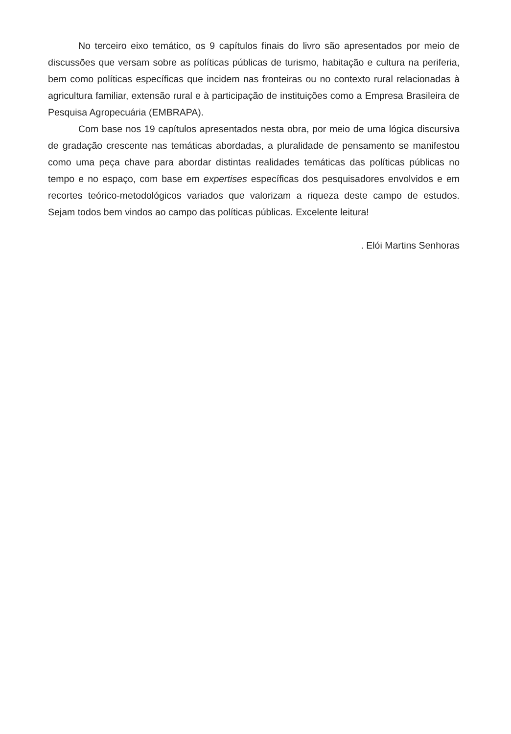No terceiro eixo temático, os 9 capítulos finais do livro são apresentados por meio de discussões que versam sobre as políticas públicas de turismo, habitação e cultura na periferia, bem como políticas específicas que incidem nas fronteiras ou no contexto rural relacionadas à agricultura familiar, extensão rural e à participação de instituições como a Empresa Brasileira de Pesquisa Agropecuária (EMBRAPA).
Com base nos 19 capítulos apresentados nesta obra, por meio de uma lógica discursiva de gradação crescente nas temáticas abordadas, a pluralidade de pensamento se manifestou como uma peça chave para abordar distintas realidades temáticas das políticas públicas no tempo e no espaço, com base em expertises específicas dos pesquisadores envolvidos e em recortes teórico-metodológicos variados que valorizam a riqueza deste campo de estudos. Sejam todos bem vindos ao campo das políticas públicas. Excelente leitura!
. Elói Martins Senhoras